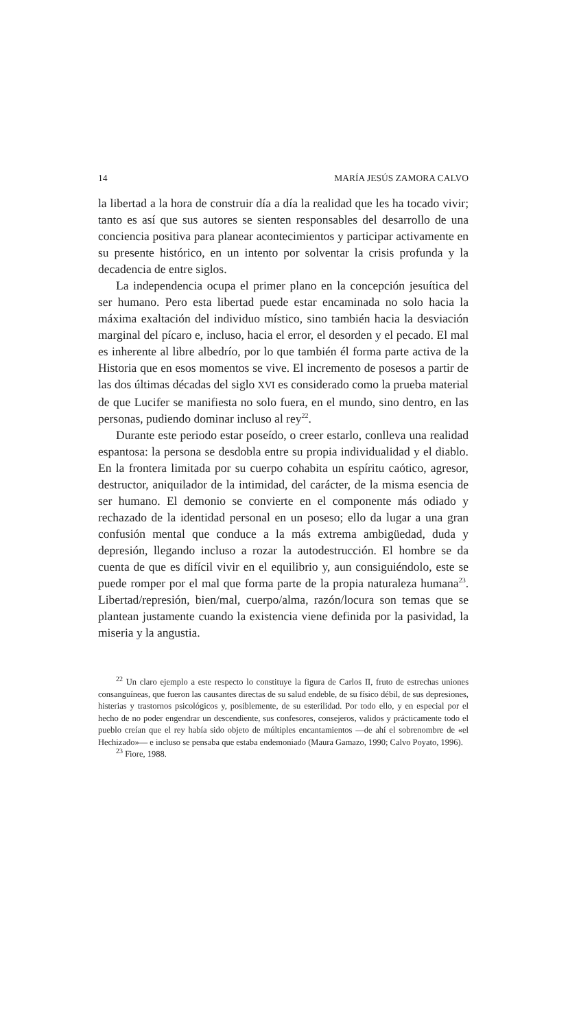14 MARÍA JESÚS ZAMORA CALVO
la libertad a la hora de construir día a día la realidad que les ha tocado vivir; tanto es así que sus autores se sienten responsables del desarrollo de una conciencia positiva para planear acontecimientos y participar activamente en su presente histórico, en un intento por solventar la crisis profunda y la decadencia de entre siglos.
La independencia ocupa el primer plano en la concepción jesuítica del ser humano. Pero esta libertad puede estar encaminada no solo hacia la máxima exaltación del individuo místico, sino también hacia la desviación marginal del pícaro e, incluso, hacia el error, el desorden y el pecado. El mal es inherente al libre albedrío, por lo que también él forma parte activa de la Historia que en esos momentos se vive. El incremento de posesos a partir de las dos últimas décadas del siglo XVI es considerado como la prueba material de que Lucifer se manifiesta no solo fuera, en el mundo, sino dentro, en las personas, pudiendo dominar incluso al rey<sup>22</sup>.
Durante este periodo estar poseído, o creer estarlo, conlleva una realidad espantosa: la persona se desdobla entre su propia individualidad y el diablo. En la frontera limitada por su cuerpo cohabita un espíritu caótico, agresor, destructor, aniquilador de la intimidad, del carácter, de la misma esencia de ser humano. El demonio se convierte en el componente más odiado y rechazado de la identidad personal en un poseso; ello da lugar a una gran confusión mental que conduce a la más extrema ambigüedad, duda y depresión, llegando incluso a rozar la autodestrucción. El hombre se da cuenta de que es difícil vivir en el equilibrio y, aun consiguiéndolo, este se puede romper por el mal que forma parte de la propia naturaleza humana<sup>23</sup>. Libertad/represión, bien/mal, cuerpo/alma, razón/locura son temas que se plantean justamente cuando la existencia viene definida por la pasividad, la miseria y la angustia.
<sup>22</sup> Un claro ejemplo a este respecto lo constituye la figura de Carlos II, fruto de estrechas uniones consanguíneas, que fueron las causantes directas de su salud endeble, de su físico débil, de sus depresiones, histerias y trastornos psicológicos y, posiblemente, de su esterilidad. Por todo ello, y en especial por el hecho de no poder engendrar un descendiente, sus confesores, consejeros, validos y prácticamente todo el pueblo creían que el rey había sido objeto de múltiples encantamientos —de ahí el sobrenombre de «el Hechizado»— e incluso se pensaba que estaba endemoniado (Maura Gamazo, 1990; Calvo Poyato, 1996).
<sup>23</sup> Fiore, 1988.